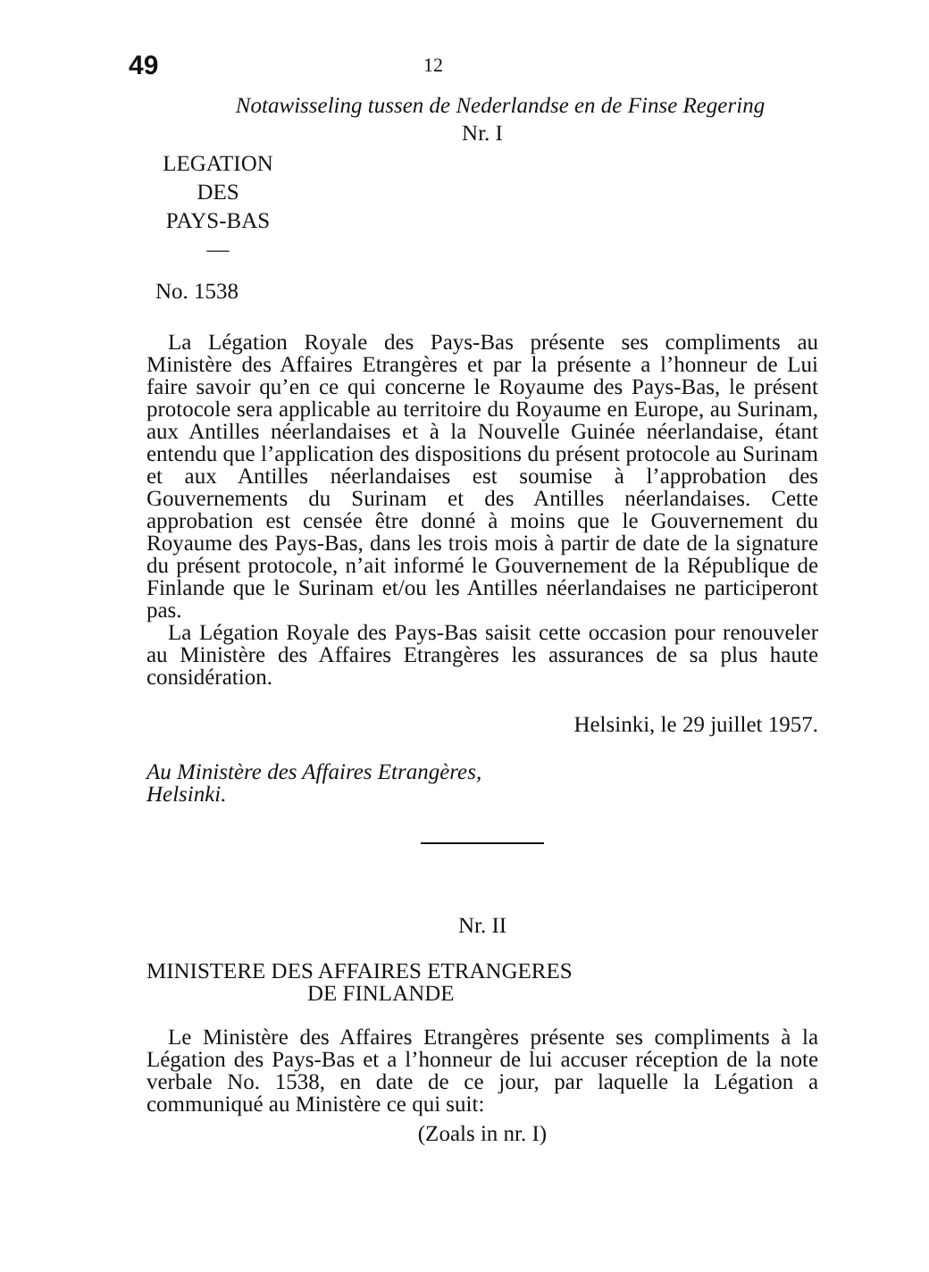49
12
Notawisseling tussen de Nederlandse en de Finse Regering
Nr. I
LEGATION
DES
PAYS-BAS
—
No. 1538
La Légation Royale des Pays-Bas présente ses compliments au Ministère des Affaires Etrangères et par la présente a l’honneur de Lui faire savoir qu’en ce qui concerne le Royaume des Pays-Bas, le présent protocole sera applicable au territoire du Royaume en Europe, au Surinam, aux Antilles néerlandaises et à la Nouvelle Guinée néerlandaise, étant entendu que l’application des dispositions du présent protocole au Surinam et aux Antilles néerlandaises est soumise à l’approbation des Gouvernements du Surinam et des Antilles néerlandaises. Cette approbation est censée être donné à moins que le Gouvernement du Royaume des Pays-Bas, dans les trois mois à partir de date de la signature du présent protocole, n’ait informé le Gouvernement de la République de Finlande que le Surinam et/ou les Antilles néerlandaises ne participeront pas.
La Légation Royale des Pays-Bas saisit cette occasion pour renouveler au Ministère des Affaires Etrangères les assurances de sa plus haute considération.
Helsinki, le 29 juillet 1957.
Au Ministère des Affaires Etrangères,
Helsinki.
Nr. II
MINISTERE DES AFFAIRES ETRANGERES
DE FINLANDE
Le Ministère des Affaires Etrangères présente ses compliments à la Légation des Pays-Bas et a l’honneur de lui accuser réception de la note verbale No. 1538, en date de ce jour, par laquelle la Légation a communiqué au Ministère ce qui suit:
(Zoals in nr. I)